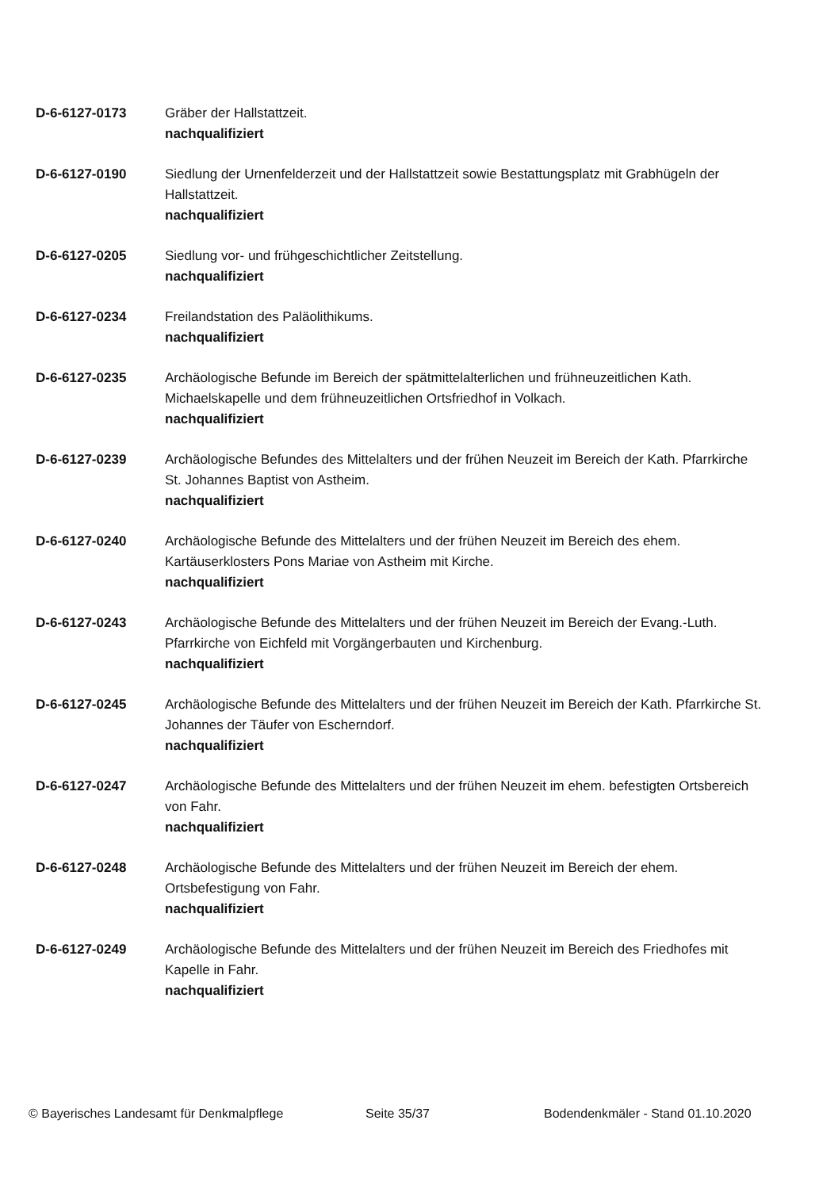D-6-6127-0173 Gräber der Hallstattzeit.
nachqualifiziert
D-6-6127-0190 Siedlung der Urnenfelderzeit und der Hallstattzeit sowie Bestattungsplatz mit Grabhügeln der Hallstattzeit.
nachqualifiziert
D-6-6127-0205 Siedlung vor- und frühgeschichtlicher Zeitstellung.
nachqualifiziert
D-6-6127-0234 Freilandstation des Paläolithikums.
nachqualifiziert
D-6-6127-0235 Archäologische Befunde im Bereich der spätmittelalterlichen und frühneuzeitlichen Kath. Michaelskapelle und dem frühneuzeitlichen Ortsfriedhof in Volkach.
nachqualifiziert
D-6-6127-0239 Archäologische Befundes des Mittelalters und der frühen Neuzeit im Bereich der Kath. Pfarrkirche St. Johannes Baptist von Astheim.
nachqualifiziert
D-6-6127-0240 Archäologische Befunde des Mittelalters und der frühen Neuzeit im Bereich des ehem. Kartäuserklosters Pons Mariae von Astheim mit Kirche.
nachqualifiziert
D-6-6127-0243 Archäologische Befunde des Mittelalters und der frühen Neuzeit im Bereich der Evang.-Luth. Pfarrkirche von Eichfeld mit Vorgängerbauten und Kirchenburg.
nachqualifiziert
D-6-6127-0245 Archäologische Befunde des Mittelalters und der frühen Neuzeit im Bereich der Kath. Pfarrkirche St. Johannes der Täufer von Escherndorf.
nachqualifiziert
D-6-6127-0247 Archäologische Befunde des Mittelalters und der frühen Neuzeit im ehem. befestigten Ortsbereich von Fahr.
nachqualifiziert
D-6-6127-0248 Archäologische Befunde des Mittelalters und der frühen Neuzeit im Bereich der ehem. Ortsbefestigung von Fahr.
nachqualifiziert
D-6-6127-0249 Archäologische Befunde des Mittelalters und der frühen Neuzeit im Bereich des Friedhofes mit Kapelle in Fahr.
nachqualifiziert
© Bayerisches Landesamt für Denkmalpflege Seite 35/37 Bodendenkmäler - Stand 01.10.2020